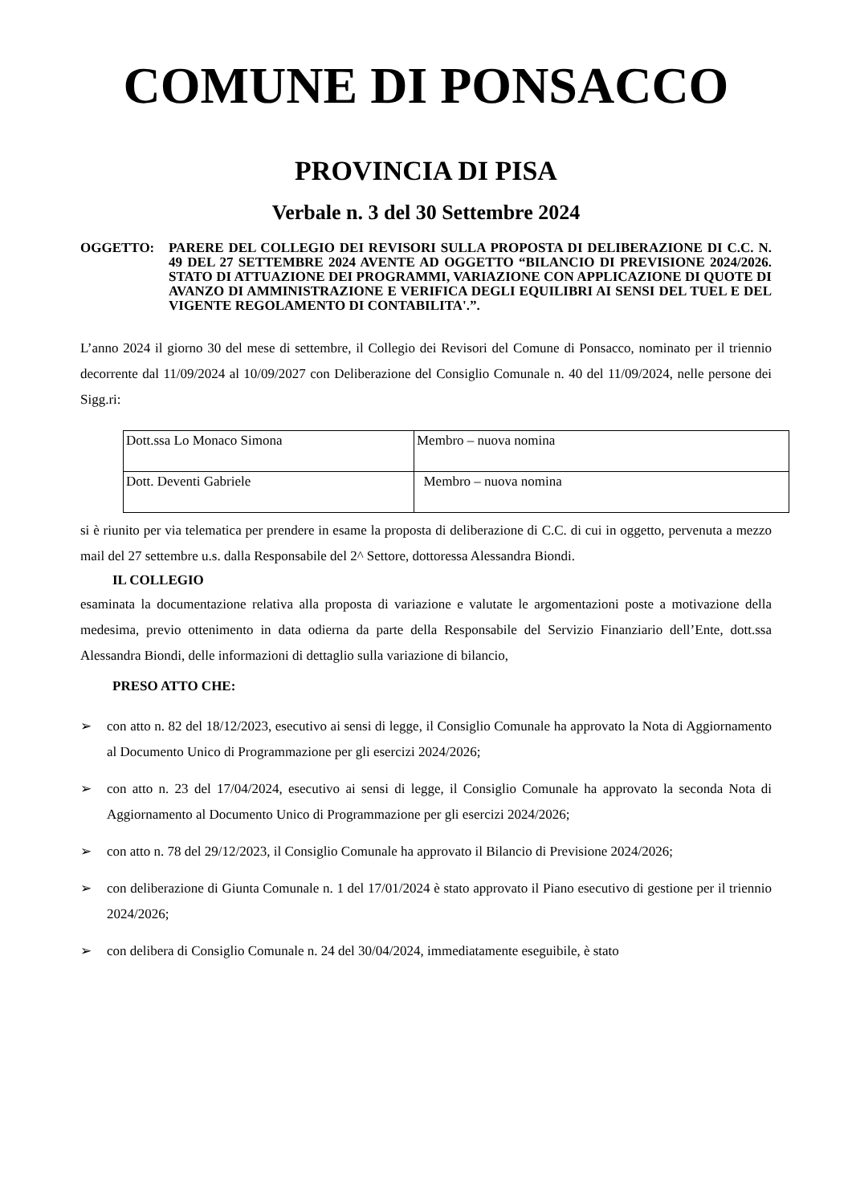COMUNE DI PONSACCO
PROVINCIA DI PISA
Verbale n. 3 del 30 Settembre 2024
OGGETTO: PARERE DEL COLLEGIO DEI REVISORI SULLA PROPOSTA DI DELIBERAZIONE DI C.C. N. 49 DEL 27 SETTEMBRE 2024 AVENTE AD OGGETTO “BILANCIO DI PREVISIONE 2024/2026. STATO DI ATTUAZIONE DEI PROGRAMMI, VARIAZIONE CON APPLICAZIONE DI QUOTE DI AVANZO DI AMMINISTRAZIONE E VERIFICA DEGLI EQUILIBRI AI SENSI DEL TUEL E DEL VIGENTE REGOLAMENTO DI CONTABILITA'.”.
L’anno 2024 il giorno 30 del mese di settembre, il Collegio dei Revisori del Comune di Ponsacco, nominato per il triennio decorrente dal 11/09/2024 al 10/09/2027 con Deliberazione del Consiglio Comunale n. 40 del 11/09/2024, nelle persone dei Sigg.ri:
| Dott.ssa Lo Monaco Simona | Membro – nuova nomina |
| Dott. Deventi Gabriele | Membro – nuova nomina |
si è riunito per via telematica per prendere in esame la proposta di deliberazione di C.C. di cui in oggetto, pervenuta a mezzo mail del 27 settembre u.s. dalla Responsabile del 2^ Settore, dottoressa Alessandra Biondi.
IL COLLEGIO
esaminata la documentazione relativa alla proposta di variazione e valutate le argomentazioni poste a motivazione della medesima, previo ottenimento in data odierna da parte della Responsabile del Servizio Finanziario dell’Ente, dott.ssa Alessandra Biondi, delle informazioni di dettaglio sulla variazione di bilancio,
PRESO ATTO CHE:
➢ con atto n. 82 del 18/12/2023, esecutivo ai sensi di legge, il Consiglio Comunale ha approvato la Nota di Aggiornamento al Documento Unico di Programmazione per gli esercizi 2024/2026;
➢ con atto n. 23 del 17/04/2024, esecutivo ai sensi di legge, il Consiglio Comunale ha approvato la seconda Nota di Aggiornamento al Documento Unico di Programmazione per gli esercizi 2024/2026;
➢ con atto n. 78 del 29/12/2023, il Consiglio Comunale ha approvato il Bilancio di Previsione 2024/2026;
➢ con deliberazione di Giunta Comunale n. 1 del 17/01/2024 è stato approvato il Piano esecutivo di gestione per il triennio 2024/2026;
➢ con delibera di Consiglio Comunale n. 24 del 30/04/2024, immediatamente eseguibile, è stato